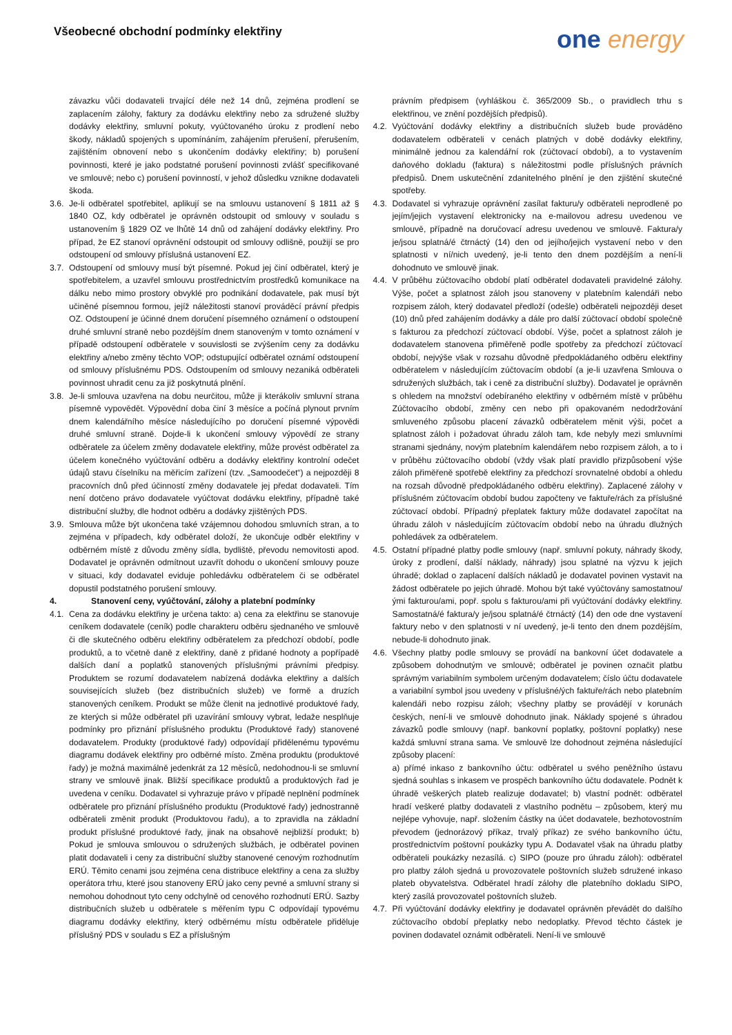Všeobecné obchodní podmínky elektřiny
one energy
závazku vůči dodavateli trvající déle než 14 dnů, zejména prodlení se zaplacením zálohy, faktury za dodávku elektřiny nebo za sdružené služby dodávky elektřiny, smluvní pokuty, vyúčtovaného úroku z prodlení nebo škody, nákladů spojených s upomínáním, zahájením přerušení, přerušením, zajištěním obnovení nebo s ukončením dodávky elektřiny; b) porušení povinnosti, které je jako podstatné porušení povinnosti zvlášť specifikované ve smlouvě; nebo c) porušení povinností, v jehož důsledku vznikne dodavateli škoda.
3.6.
Je-li odběratel spotřebitel, aplikují se na smlouvu ustanovení § 1811 až § 1840 OZ, kdy odběratel je oprávněn odstoupit od smlouvy v souladu s ustanovením § 1829 OZ ve lhůtě 14 dnů od zahájení dodávky elektřiny. Pro případ, že EZ stanoví oprávnění odstoupit od smlouvy odlišně, použijí se pro odstoupení od smlouvy příslušná ustanovení EZ.
3.7.
Odstoupení od smlouvy musí být písemné. Pokud jej činí odběratel, který je spotřebitelem, a uzavřel smlouvu prostřednictvím prostředků komunikace na dálku nebo mimo prostory obvyklé pro podnikání dodavatele, pak musí být učiněné písemnou formou, jejíž náležitosti stanoví prováděcí právní předpis OZ. Odstoupení je účinné dnem doručení písemného oznámení o odstoupení druhé smluvní straně nebo pozdějším dnem stanoveným v tomto oznámení v případě odstoupení odběratele v souvislosti se zvýšením ceny za dodávku elektřiny a/nebo změny těchto VOP; odstupující odběratel oznámí odstoupení od smlouvy příslušnému PDS. Odstoupením od smlouvy nezaniká odběrateli povinnost uhradit cenu za již poskytnutá plnění.
3.8.
Je-li smlouva uzavřena na dobu neurčitou, může ji kterákoliv smluvní strana písemně vypovědět. Výpovědní doba činí 3 měsíce a počíná plynout prvním dnem kalendářního měsíce následujícího po doručení písemné výpovědi druhé smluvní straně. Dojde-li k ukončení smlouvy výpovědí ze strany odběratele za účelem změny dodavatele elektřiny, může provést odběratel za účelem konečného vyúčtování odběru a dodávky elektřiny kontrolní odečet údajů stavu číselníku na měřicím zařízení (tzv. „Samoodečet“) a nejpozději 8 pracovních dnů před účinností změny dodavatele jej předat dodavateli. Tím není dotčeno právo dodavatele vyúčtovat dodávku elektřiny, případně také distribuční služby, dle hodnot odběru a dodávky zjištěných PDS.
3.9.
Smlouva může být ukončena také vzájemnou dohodou smluvních stran, a to zejména v případech, kdy odběratel doloží, že ukončuje odběr elektřiny v odběrném místě z důvodu změny sídla, bydliště, převodu nemovitosti apod. Dodavatel je oprávněn odmítnout uzavřít dohodu o ukončení smlouvy pouze v situaci, kdy dodavatel eviduje pohledávku odběratelem či se odběratel dopustil podstatného porušení smlouvy.
4. Stanovení ceny, vyúčtování, zálohy a platební podmínky
4.1.
Cena za dodávku elektřiny je určena takto: a) cena za elektřinu se stanovuje ceníkem dodavatele (ceník) podle charakteru odběru sjednaného ve smlouvě či dle skutečného odběru elektřiny odběratelem za předchozí období, podle produktů, a to včetně daně z elektřiny, daně z přidané hodnoty a popřípadě dalších daní a poplatků stanovených příslušnými právními předpisy. Produktem se rozumí dodavatelem nabízená dodávka elektřiny a dalších souvisejících služeb (bez distribučních služeb) ve formě a druzích stanovených ceníkem. Produkt se může členit na jednotlivé produktové řady, ze kterých si může odběratel při uzavírání smlouvy vybrat, ledaže nesplňuje podmínky pro přiznání příslušného produktu (Produktové řady) stanovené dodavatelem. Produkty (produktové řady) odpovídají přidělenému typovému diagramu dodávek elektřiny pro odběrné místo. Změna produktu (produktové řady) je možná maximálně jedenkrát za 12 měsíců, nedohodnou-li se smluvní strany ve smlouvě jinak. Bližší specifikace produktů a produktových řad je uvedena v ceníku. Dodavatel si vyhrazuje právo v případě neplnění podmínek odběratele pro přiznání příslušného produktu (Produktové řady) jednostranně odběrateli změnit produkt (Produktovou řadu), a to zpravidla na základní produkt příslušné produktové řady, jinak na obsahově nejbližší produkt; b) Pokud je smlouva smlouvou o sdružených službách, je odběratel povinen platit dodavateli i ceny za distribuční služby stanovené cenovým rozhodnutím ERÚ. Těmito cenami jsou zejména cena distribuce elektřiny a cena za služby operátora trhu, které jsou stanoveny ERÚ jako ceny pevné a smluvní strany si nemohou dohodnout tyto ceny odchylně od cenového rozhodnutí ERÚ. Sazby distribučních služeb u odběratele s měřením typu C odpovídají typovému diagramu dodávky elektřiny, který odběrnému místu odběratele přiděluje příslušný PDS v souladu s EZ a příslušným
právním předpisem (vyhláškou č. 365/2009 Sb., o pravidlech trhu s elektřinou, ve znění pozdějších předpisů).
4.2.
Vyúčtování dodávky elektřiny a distribučních služeb bude prováděno dodavatelem odběrateli v cenách platných v době dodávky elektřiny, minimálně jednou za kalendářní rok (zúčtovací období), a to vystavením daňového dokladu (faktura) s náležitostmi podle příslušných právních předpisů. Dnem uskutečnění zdanitelného plnění je den zjištění skutečné spotřeby.
4.3.
Dodavatel si vyhrazuje oprávnění zasílat fakturu/y odběrateli neprodleně po jejím/jejich vystavení elektronicky na e-mailovou adresu uvedenou ve smlouvě, případně na doručovací adresu uvedenou ve smlouvě. Faktura/y je/jsou splatná/é čtrnáctý (14) den od jejího/jejich vystavení nebo v den splatnosti v ní/nich uvedený, je-li tento den dnem pozdějším a není-li dohodnuto ve smlouvě jinak.
4.4.
V průběhu zúčtovacího období platí odběratel dodavateli pravidelné zálohy. Výše, počet a splatnost záloh jsou stanoveny v platebním kalendáři nebo rozpisem záloh, který dodavatel předloží (odešle) odběrateli nejpozději deset (10) dnů před zahájením dodávky a dále pro další zúčtovací období společně s fakturou za předchozí zúčtovací období. Výše, počet a splatnost záloh je dodavatelem stanovena přiměřeně podle spotřeby za předchozí zúčtovací období, nejvýše však v rozsahu důvodně předpokládaného odběru elektřiny odběratelem v následujícím zúčtovacím období (a je-li uzavřena Smlouva o sdružených službách, tak i ceně za distribuční služby). Dodavatel je oprávněn s ohledem na množství odebíraného elektřiny v odběrném místě v průběhu Zúčtovacího období, změny cen nebo při opakovaném nedodržování smluveného způsobu placení závazků odběratelem měnit výši, počet a splatnost záloh i požadovat úhradu záloh tam, kde nebyly mezi smluvními stranami sjednány, novým platebním kalendářem nebo rozpisem záloh, a to i v průběhu zúčtovacího období (vždy však platí pravidlo přizpůsobení výše záloh přiměřeně spotřebě elektřiny za předchozí srovnatelné období a ohledu na rozsah důvodně předpokládaného odběru elektřiny). Zaplacené zálohy v příslušném zúčtovacím období budou započteny ve faktuře/rách za příslušné zúčtovací období. Případný přeplatek faktury může dodavatel započítat na úhradu záloh v následujícím zúčtovacím období nebo na úhradu dlužných pohledávek za odběratelem.
4.5.
Ostatní případné platby podle smlouvy (např. smluvní pokuty, náhrady škody, úroky z prodlení, další náklady, náhrady) jsou splatné na výzvu k jejich úhradě; doklad o zaplacení dalších nákladů je dodavatel povinen vystavit na žádost odběratele po jejich úhradě. Mohou být také vyúčtovány samostatnou/ými fakturou/ami, popř. spolu s fakturou/ami při vyúčtování dodávky elektřiny. Samostatná/é faktura/y je/jsou splatná/é čtrnáctý (14) den ode dne vystavení faktury nebo v den splatnosti v ní uvedený, je-li tento den dnem pozdějším, nebude-li dohodnuto jinak.
4.6.
Všechny platby podle smlouvy se provádí na bankovní účet dodavatele a způsobem dohodnutým ve smlouvě; odběratel je povinen označit platbu správným variabilním symbolem určeným dodavatelem; číslo účtu dodavatele a variabilní symbol jsou uvedeny v příslušné/ých faktuře/rách nebo platebním kalendáři nebo rozpisu záloh; všechny platby se provádějí v korunách českých, není-li ve smlouvě dohodnuto jinak. Náklady spojené s úhradou závazků podle smlouvy (např. bankovní poplatky, poštovní poplatky) nese každá smluvní strana sama. Ve smlouvě lze dohodnout zejména následující způsoby placení:
a) přímé inkaso z bankovního účtu: odběratel u svého peněžního ústavu sjedná souhlas s inkasem ve prospěch bankovního účtu dodavatele. Podnět k úhradě veškerých plateb realizuje dodavatel; b) vlastní podnět: odběratel hradí veškeré platby dodavateli z vlastního podnětu – způsobem, který mu nejlépe vyhovuje, např. složením částky na účet dodavatele, bezhotovostním převodem (jednorázový příkaz, trvalý příkaz) ze svého bankovního účtu, prostřednictvím poštovní poukázky typu A. Dodavatel však na úhradu platby odběrateli poukázky nezasílá. c) SIPO (pouze pro úhradu záloh): odběratel pro platby záloh sjedná u provozovatele poštovních služeb sdružené inkaso plateb obyvatelstva. Odběratel hradí zálohy dle platebního dokladu SIPO, který zasílá provozovatel poštovních služeb.
4.7.
Při vyúčtování dodávky elektřiny je dodavatel oprávněn převádět do dalšího zúčtovacího období přeplatky nebo nedoplatky. Převod těchto částek je povinen dodavatel oznámit odběrateli. Není-li ve smlouvě